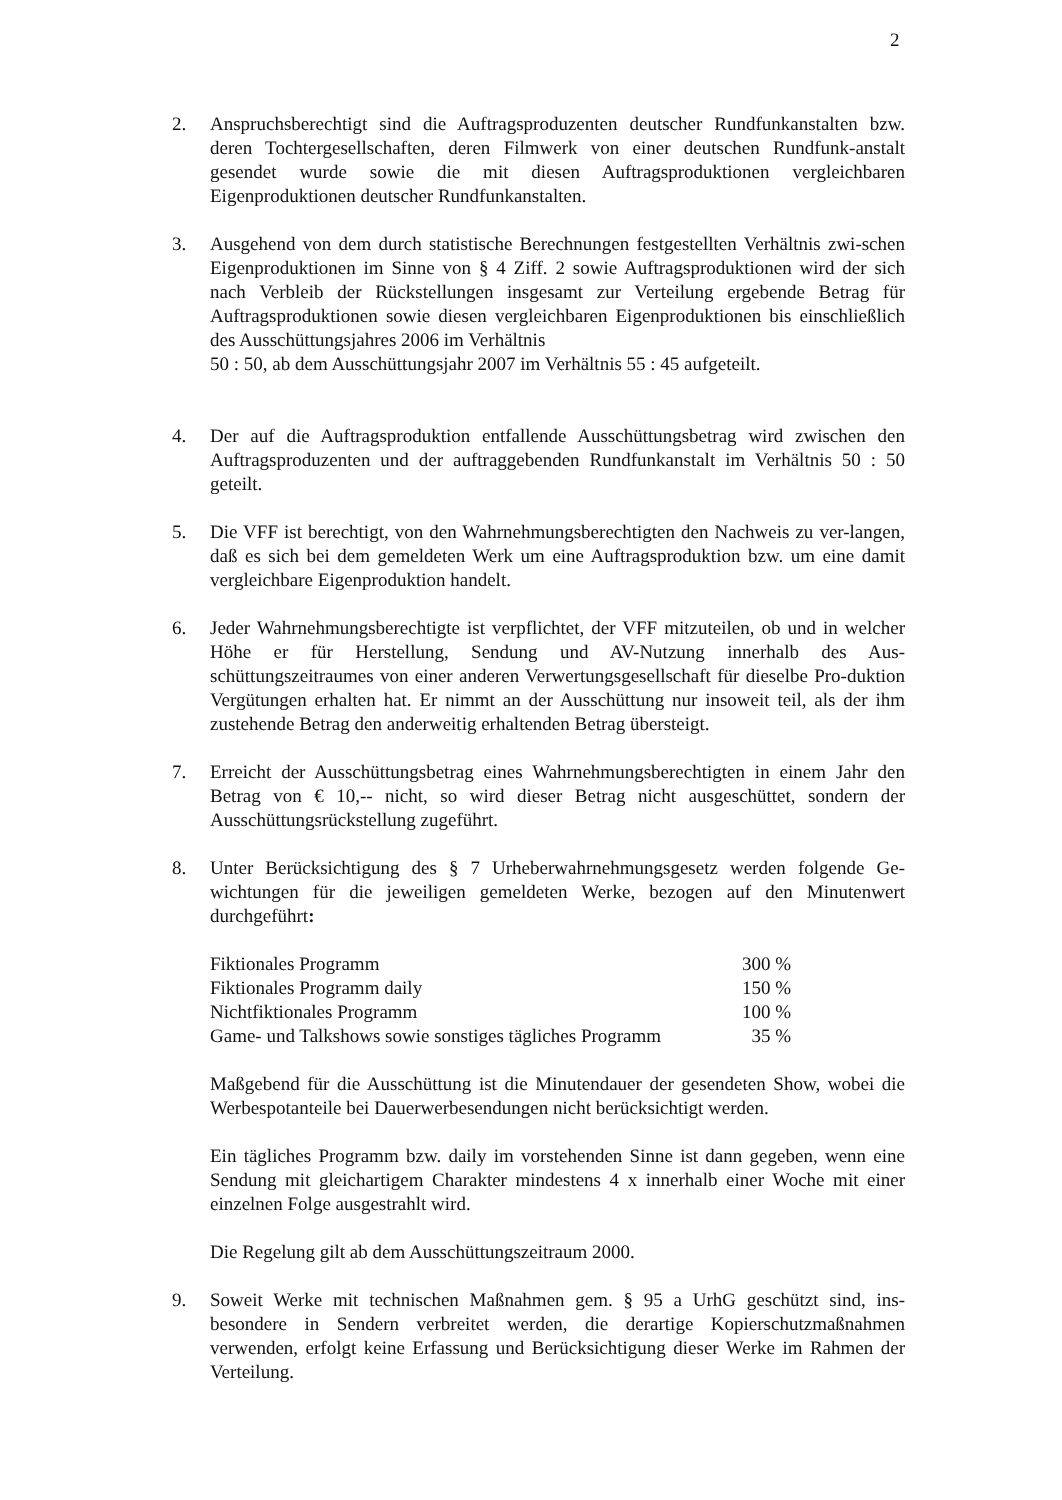2
2. Anspruchsberechtigt sind die Auftragsproduzenten deutscher Rundfunkanstalten bzw. deren Tochtergesellschaften, deren Filmwerk von einer deutschen Rundfunk-anstalt gesendet wurde sowie die mit diesen Auftragsproduktionen vergleichbaren Eigenproduktionen deutscher Rundfunkanstalten.
3. Ausgehend von dem durch statistische Berechnungen festgestellten Verhältnis zwi-schen Eigenproduktionen im Sinne von § 4 Ziff. 2 sowie Auftragsproduktionen wird der sich nach Verbleib der Rückstellungen insgesamt zur Verteilung ergebende Betrag für Auftragsproduktionen sowie diesen vergleichbaren Eigenproduktionen bis einschließlich des Ausschüttungsjahres 2006 im Verhältnis
50 : 50, ab dem Ausschüttungsjahr 2007 im Verhältnis 55 : 45 aufgeteilt.
4. Der auf die Auftragsproduktion entfallende Ausschüttungsbetrag wird zwischen den Auftragsproduzenten und der auftraggebenden Rundfunkanstalt im Verhältnis 50 : 50 geteilt.
5. Die VFF ist berechtigt, von den Wahrnehmungsberechtigten den Nachweis zu ver-langen, daß es sich bei dem gemeldeten Werk um eine Auftragsproduktion bzw. um eine damit vergleichbare Eigenproduktion handelt.
6. Jeder Wahrnehmungsberechtigte ist verpflichtet, der VFF mitzuteilen, ob und in welcher Höhe er für Herstellung, Sendung und AV-Nutzung innerhalb des Aus-schüttungszeitraumes von einer anderen Verwertungsgesellschaft für dieselbe Pro-duktion Vergütungen erhalten hat. Er nimmt an der Ausschüttung nur insoweit teil, als der ihm zustehende Betrag den anderweitig erhaltenden Betrag übersteigt.
7. Erreicht der Ausschüttungsbetrag eines Wahrnehmungsberechtigten in einem Jahr den Betrag von € 10,-- nicht, so wird dieser Betrag nicht ausgeschüttet, sondern der Ausschüttungsrückstellung zugeführt.
8. Unter Berücksichtigung des § 7 Urheberwahrnehmungsgesetz werden folgende Ge-wichtungen für die jeweiligen gemeldeten Werke, bezogen auf den Minutenwert durchgeführt:
| Fiktionales Programm | 300 % |
| Fiktionales Programm daily | 150 % |
| Nichtfiktionales Programm | 100 % |
| Game- und Talkshows sowie sonstiges tägliches Programm | 35 % |
Maßgebend für die Ausschüttung ist die Minutendauer der gesendeten Show, wobei die Werbespotanteile bei Dauerwerbesendungen nicht berücksichtigt werden.
Ein tägliches Programm bzw. daily im vorstehenden Sinne ist dann gegeben, wenn eine Sendung mit gleichartigem Charakter mindestens 4 x innerhalb einer Woche mit einer einzelnen Folge ausgestrahlt wird.
Die Regelung gilt ab dem Ausschüttungszeitraum 2000.
9. Soweit Werke mit technischen Maßnahmen gem. § 95 a UrhG geschützt sind, ins-besondere in Sendern verbreitet werden, die derartige Kopierschutzmaßnahmen verwenden, erfolgt keine Erfassung und Berücksichtigung dieser Werke im Rahmen der Verteilung.